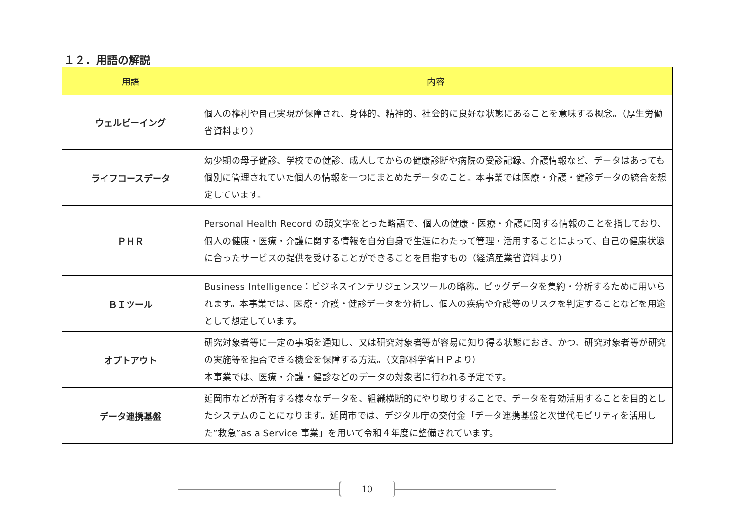１２．用語の解説
| 用語 | 内容 |
| --- | --- |
| ウェルビーイング | 個人の権利や自己実現が保障され、身体的、精神的、社会的に良好な状態にあることを意味する概念。（厚生労働省資料より） |
| ライフコースデータ | 幼少期の母子健診、学校での健診、成人してからの健康診断や病院の受診記録、介護情報など、データはあっても個別に管理されていた個人の情報を一つにまとめたデータのこと。本事業では医療・介護・健診データの統合を想定しています。 |
| ＰＨＲ | Personal Health Record の頭文字をとった略語で、個人の健康・医療・介護に関する情報のことを指しており、個人の健康・医療・介護に関する情報を自分自身で生涯にわたって管理・活用することによって、自己の健康状態に合ったサービスの提供を受けることができることを目指すもの（経済産業省資料より） |
| ＢＩツール | Business Intelligence：ビジネスインテリジェンスツールの略称。ビッグデータを集約・分析するために用いられます。本事業では、医療・介護・健診データを分析し、個人の疾病や介護等のリスクを判定することなどを用途として想定しています。 |
| オプトアウト | 研究対象者等に一定の事項を通知し、又は研究対象者等が容易に知り得る状態におき、かつ、研究対象者等が研究の実施等を拒否できる機会を保障する方法。（文部科学省ＨＰより） 本事業では、医療・介護・健診などのデータの対象者に行われる予定です。 |
| データ連携基盤 | 延岡市などが所有する様々なデータを、組織横断的にやり取りすることで、データを有効活用することを目的としたシステムのことになります。延岡市では、デジタル庁の交付金「データ連携基盤と次世代モビリティを活用した”救急”as a Service 事業」を用いて令和４年度に整備されています。 |
10